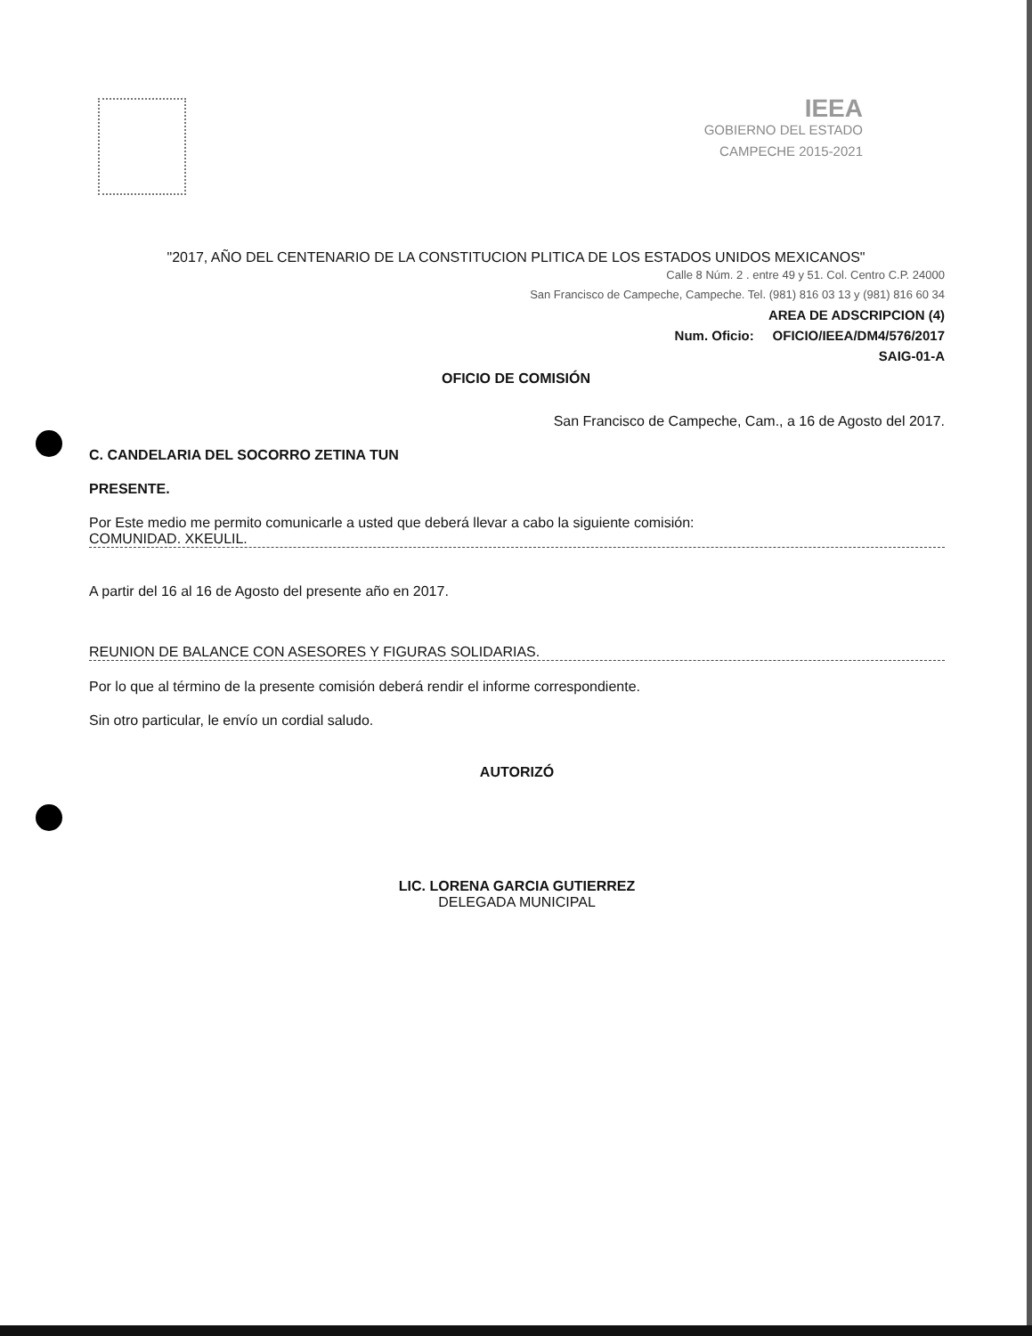IEEA
GOBIERNO DEL ESTADO
CAMPECHE 2015-2021
"2017, AÑO DEL CENTENARIO DE LA CONSTITUCION PLITICA DE LOS ESTADOS UNIDOS MEXICANOS"
Calle 8 Núm. 2 . entre 49 y 51. Col. Centro C.P. 24000
San Francisco de Campeche, Campeche. Tel. (981) 816 03 13 y (981) 816 60 34
AREA DE ADSCRIPCION (4)
Num. Oficio: OFICIO/IEEA/DM4/576/2017
SAIG-01-A
OFICIO DE COMISIÓN
San Francisco de Campeche, Cam., a 16 de Agosto del 2017.
C. CANDELARIA DEL SOCORRO ZETINA TUN
PRESENTE.
Por Este medio me permito comunicarle a usted que deberá llevar a cabo la siguiente comisión:
COMUNIDAD. XKEULIL.
A partir del 16 al 16 de Agosto del presente año en 2017.
REUNION DE BALANCE CON ASESORES Y FIGURAS SOLIDARIAS.
Por lo que al término de la presente comisión deberá rendir el informe correspondiente.
Sin otro particular, le envío un cordial saludo.
AUTORIZÓ
LIC. LORENA GARCIA GUTIERREZ
DELEGADA MUNICIPAL